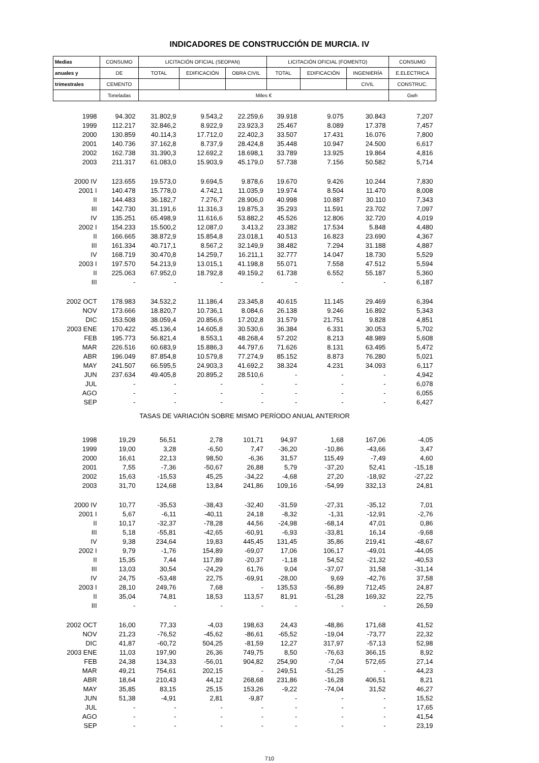INDICADORES DE CONSTRUCCIÓN DE MURCIA. IV
| Medias | CONSUMO | LICITACIÓN OFICIAL (SEOPAN) | | | LICITACIÓN OFICIAL (FOMENTO) | | | CONSUMO |
| --- | --- | --- | --- | --- | --- | --- | --- | --- |
| anuales y | DE | TOTAL | EDIFICACIÓN | OBRA CIVIL | TOTAL | EDIFICACIÓN | INGENIERÍA | E.ELECTRICA |
| trimestrales | CEMENTO | | | | | | CIVIL | CONSTRUC. |
| | Toneladas | Miles € | | | | | | Gwh |
| 1998 | 94.302 | 31.802,9 | 9.543,2 | 22.259,6 | 39.918 | 9.075 | 30.843 | 7,207 |
| 1999 | 112.217 | 32.846,2 | 8.922,9 | 23.923,3 | 25.467 | 8.089 | 17.378 | 7,457 |
| 2000 | 130.859 | 40.114,3 | 17.712,0 | 22.402,3 | 33.507 | 17.431 | 16.076 | 7,800 |
| 2001 | 140.736 | 37.162,8 | 8.737,9 | 28.424,8 | 35.448 | 10.947 | 24.500 | 6,617 |
| 2002 | 162.738 | 31.390,3 | 12.692,2 | 18.698,1 | 33.789 | 13.925 | 19.864 | 4,816 |
| 2003 | 211.317 | 61.083,0 | 15.903,9 | 45.179,0 | 57.738 | 7.156 | 50.582 | 5,714 |
| 2000 IV | 123.655 | 19.573,0 | 9.694,5 | 9.878,6 | 19.670 | 9.426 | 10.244 | 7,830 |
| 2001 I | 140.478 | 15.778,0 | 4.742,1 | 11.035,9 | 19.974 | 8.504 | 11.470 | 8,008 |
| II | 144.483 | 36.182,7 | 7.276,7 | 28.906,0 | 40.998 | 10.887 | 30.110 | 7,343 |
| III | 142.730 | 31.191,6 | 11.316,3 | 19.875,3 | 35.293 | 11.591 | 23.702 | 7,097 |
| IV | 135.251 | 65.498,9 | 11.616,6 | 53.882,2 | 45.526 | 12.806 | 32.720 | 4,019 |
| 2002 I | 154.233 | 15.500,2 | 12.087,0 | 3.413,2 | 23.382 | 17.534 | 5.848 | 4,480 |
| II | 166.665 | 38.872,9 | 15.854,8 | 23.018,1 | 40.513 | 16.823 | 23.690 | 4,367 |
| III | 161.334 | 40.717,1 | 8.567,2 | 32.149,9 | 38.482 | 7.294 | 31.188 | 4,887 |
| IV | 168.719 | 30.470,8 | 14.259,7 | 16.211,1 | 32.777 | 14.047 | 18.730 | 5,529 |
| 2003 I | 197.570 | 54.213,9 | 13.015,1 | 41.198,8 | 55.071 | 7.558 | 47.512 | 5,594 |
| II | 225.063 | 67.952,0 | 18.792,8 | 49.159,2 | 61.738 | 6.552 | 55.187 | 5,360 |
| III | - | - | - | - | - | - | - | 6,187 |
| 2002 OCT | 178.983 | 34.532,2 | 11.186,4 | 23.345,8 | 40.615 | 11.145 | 29.469 | 6,394 |
| NOV | 173.666 | 18.820,7 | 10.736,1 | 8.084,6 | 26.138 | 9.246 | 16.892 | 5,343 |
| DIC | 153.508 | 38.059,4 | 20.856,6 | 17.202,8 | 31.579 | 21.751 | 9.828 | 4,851 |
| 2003 ENE | 170.422 | 45.136,4 | 14.605,8 | 30.530,6 | 36.384 | 6.331 | 30.053 | 5,702 |
| FEB | 195.773 | 56.821,4 | 8.553,1 | 48.268,4 | 57.202 | 8.213 | 48.989 | 5,608 |
| MAR | 226.516 | 60.683,9 | 15.886,3 | 44.797,6 | 71.626 | 8.131 | 63.495 | 5,472 |
| ABR | 196.049 | 87.854,8 | 10.579,8 | 77.274,9 | 85.152 | 8.873 | 76.280 | 5,021 |
| MAY | 241.507 | 66.595,5 | 24.903,3 | 41.692,2 | 38.324 | 4.231 | 34.093 | 6,117 |
| JUN | 237.634 | 49.405,8 | 20.895,2 | 28.510,6 | - | - | - | 4,942 |
| JUL | - | - | - | - | - | - | - | 6,078 |
| AGO | - | - | - | - | - | - | - | 6,055 |
| SEP | - | - | - | - | - | - | - | 6,427 |
| TASAS DE VARIACIÓN SOBRE MISMO PERÍODO ANUAL ANTERIOR | | | | | | | | |
| 1998 | 19,29 | 56,51 | 2,78 | 101,71 | 94,97 | 1,68 | 167,06 | -4,05 |
| 1999 | 19,00 | 3,28 | -6,50 | 7,47 | -36,20 | -10,86 | -43,66 | 3,47 |
| 2000 | 16,61 | 22,13 | 98,50 | -6,36 | 31,57 | 115,49 | -7,49 | 4,60 |
| 2001 | 7,55 | -7,36 | -50,67 | 26,88 | 5,79 | -37,20 | 52,41 | -15,18 |
| 2002 | 15,63 | -15,53 | 45,25 | -34,22 | -4,68 | 27,20 | -18,92 | -27,22 |
| 2003 | 31,70 | 124,68 | 13,84 | 241,86 | 109,16 | -54,99 | 332,13 | 24,81 |
| 2000 IV | 10,77 | -35,53 | -38,43 | -32,40 | -31,59 | -27,31 | -35,12 | 7,01 |
| 2001 I | 5,67 | -6,11 | -40,11 | 24,18 | -8,32 | -1,31 | -12,91 | -2,76 |
| II | 10,17 | -32,37 | -78,28 | 44,56 | -24,98 | -68,14 | 47,01 | 0,86 |
| III | 5,18 | -55,81 | -42,65 | -60,91 | -6,93 | -33,81 | 16,14 | -9,68 |
| IV | 9,38 | 234,64 | 19,83 | 445,45 | 131,45 | 35,86 | 219,41 | -48,67 |
| 2002 I | 9,79 | -1,76 | 154,89 | -69,07 | 17,06 | 106,17 | -49,01 | -44,05 |
| II | 15,35 | 7,44 | 117,89 | -20,37 | -1,18 | 54,52 | -21,32 | -40,53 |
| III | 13,03 | 30,54 | -24,29 | 61,76 | 9,04 | -37,07 | 31,58 | -31,14 |
| IV | 24,75 | -53,48 | 22,75 | -69,91 | -28,00 | 9,69 | -42,76 | 37,58 |
| 2003 I | 28,10 | 249,76 | 7,68 | - | 135,53 | -56,89 | 712,45 | 24,87 |
| II | 35,04 | 74,81 | 18,53 | 113,57 | 81,91 | -51,28 | 169,32 | 22,75 |
| III | - | - | - | - | - | - | - | 26,59 |
| 2002 OCT | 16,00 | 77,33 | -4,03 | 198,63 | 24,43 | -48,86 | 171,68 | 41,52 |
| NOV | 21,23 | -76,52 | -45,62 | -86,61 | -65,52 | -19,04 | -73,77 | 22,32 |
| DIC | 41,87 | -60,72 | 504,25 | -81,59 | 12,27 | 317,97 | -57,13 | 52,98 |
| 2003 ENE | 11,03 | 197,90 | 26,36 | 749,75 | 8,50 | -76,63 | 366,15 | 8,92 |
| FEB | 24,38 | 134,33 | -56,01 | 904,82 | 254,90 | -7,04 | 572,65 | 27,14 |
| MAR | 49,21 | 754,61 | 202,15 | - | 249,51 | -51,25 | - | 44,23 |
| ABR | 18,64 | 210,43 | 44,12 | 268,68 | 231,86 | -16,28 | 406,51 | 8,21 |
| MAY | 35,85 | 83,15 | 25,15 | 153,26 | -9,22 | -74,04 | 31,52 | 46,27 |
| JUN | 51,38 | -4,91 | 2,81 | -9,87 | - | - | - | 15,52 |
| JUL | - | - | - | - | - | - | - | 17,65 |
| AGO | - | - | - | - | - | - | - | 41,54 |
| SEP | - | - | - | - | - | - | - | 23,19 |
710